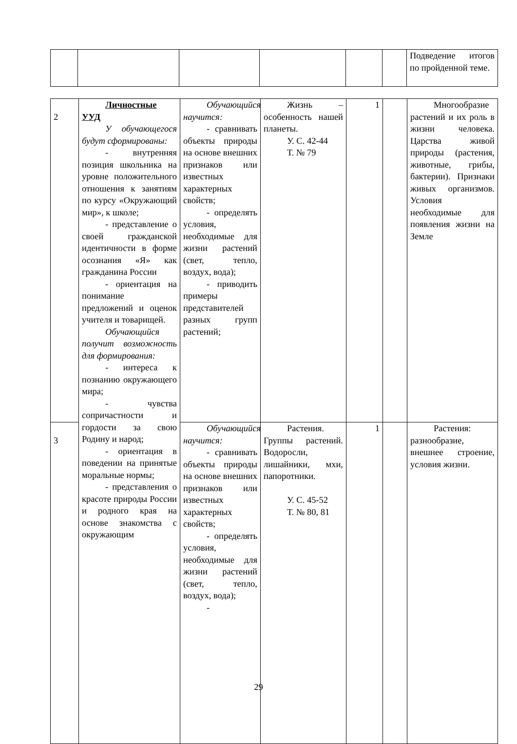| | | | | | | Подведение итогов по пройденной теме. |
| 2 | Личностные УУД У обучающегося будут сформированы: - внутренняя позиция школьника на уровне положительного отношения к занятиям по курсу «Окружающий мир», к школе; - представление о своей гражданской идентичности в форме осознания «Я» как гражданина России - ориентация на понимание предложений и оценок учителя и товарищей. Обучающийся получит возможность для формирования: - интереса к познанию окружающего мира; - чувства сопричастности и гордости за свою Родину и народ; - ориентация в поведении на принятые моральные нормы; - представления о красоте природы России и родного края на основе знакомства с окружающим | Обучающийся научится: - сравнивать объекты природы на основе внешних признаков или известных характерных свойств; - определять условия, необходимые для жизни растений (свет, тепло, воздух, вода); - приводить примеры представителей разных групп растений; | Жизнь – особенность нашей планеты. У. С. 42-44 Т. № 79 | 1 | | Многообразие растений и их роль в жизни человека. Царства живой природы (растения, животные, грибы, бактерии). Признаки живых организмов. Условия необходимые для появления жизни на Земле |
| 3 | | Обучающийся научится: - сравнивать объекты природы на основе внешних признаков или известных характерных свойств; - определять условия, необходимые для жизни растений (свет, тепло, воздух, вода); - | Растения. Группы растений. Водоросли, лишайники, мхи, папоротники. У. С. 45-52 Т. № 80, 81 | 1 | | Растения: разнообразие, внешнее строение, условия жизни. |
29